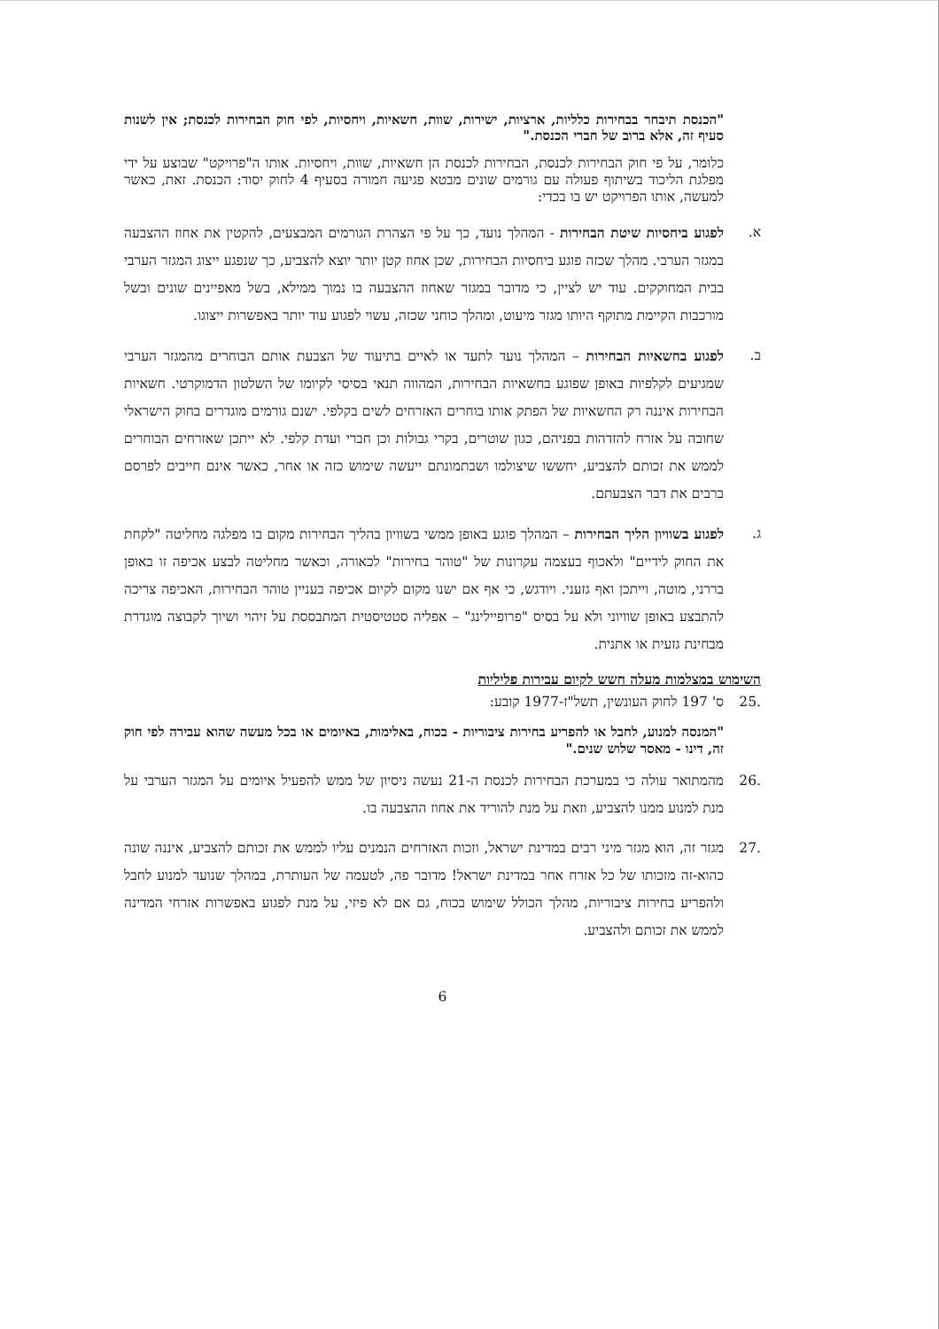"הכנסת תיבחר בבחירות כלליות, ארציות, ישירות, שוות, חשאיות, ויחסיות, לפי חוק הבחירות לכנסת; אין לשנות סעיף זה, אלא ברוב של חברי הכנסת."
כלומר, על פי חוק הבחירות לכנסת, הבחירות לכנסת הן חשאיות, שוות, ויחסיות. אותו ה"פרויקט" שבוצע על ידי מפלגת הליכוד בשיתוף פעולה עם גורמים שונים מבטא פגיעה חמורה בסעיף 4 לחוק יסוד: הכנסת. זאת, כאשר למעשה, אותו הפרויקט יש בו בכדי:
א. לפגוע ביחסיות שיטת הבחירות - המהלך נועד, כך על פי הצהרת הגורמים המבצעים, להקטין את אחוז ההצבעה במגזר הערבי. מהלך שכזה פוגע ביחסיות הבחירות, שכן אחוז קטן יותר יוצא להצביע, כך שנפגע ייצוג המגזר הערבי בבית המחוקקים. עוד יש לציין, כי מדובר במגזר שאחוז ההצבעה בו נמוך ממילא, בשל מאפיינים שונים ובשל מורכבות הקיימת מתוקף היותו מגזר מיעוט, ומהלך כוחני שכזה, עשוי לפגוע עוד יותר באפשרות ייצוגו.
ב. לפגוע בחשאיות הבחירות – המהלך נועד לתעד או לאיים בתיעוד של הצבעת אותם הבוחרים מהמגזר הערבי שמגיעים לקלפיות באופן שפוגע בחשאיות הבחירות, המהווה תנאי בסיסי לקיומו של השלטון הדמוקרטי. חשאיות הבחירות איננה רק החשאיות של הפתק אותו בוחרים האזרחים לשים בקלפי. ישנם גורמים מוגדרים בחוק הישראלי שחובה על אזרח להזדהות בפניהם, כגון שוטרים, בקרי גבולות וכן חברי ועדת קלפי. לא ייתכן שאזרחים הבוחרים לממש את זכותם להצביע, יחששו שיצולמו ושבתמונתם ייעשה שימוש כזה או אחר, כאשר אינם חייבים לפרסם ברבים את דבר הצבעתם.
ג. לפגוע בשוויון הליך הבחירות – המהלך פוגע באופן ממשי בשוויון בהליך הבחירות מקום בו מפלגה מחליטה "לקחת את החוק לידיים" ולאכוף בעצמה עקרונות של "טוהר בחירות" לכאורה, וכאשר מחליטה לבצע אכיפה זו באופן בררני, מוטה, וייתכן ואף גזעני. ויודגש, כי אף אם ישנו מקום לקיום אכיפה בעניין טוהר הבחירות, האכיפה צריכה להתבצע באופן שוויוני ולא על בסיס "פרופיילינג" – אפליה סטטיסטית המתבססת על זיהוי ושיוך לקבוצה מוגדרת מבחינת גזעית או אתנית.
השימוש במצלמות מעלה חשש לקיום עבירות פליליות
.25 ס' 197 לחוק העונשין, תשל"ז-1977 קובע:
"המנסה למנוע, לחבל או להפריע בחירות ציבוריות - בכוח, באלימות, באיומים או בכל מעשה שהוא עבירה לפי חוק זה, דינו - מאסר שלוש שנים."
.26 מהמתואר עולה כי במערכת הבחירות לכנסת ה-21 נעשה ניסיון של ממש להפעיל איומים על המגזר הערבי על מנת למנוע ממנו להצביע, וזאת על מנת להוריד את אחוז ההצבעה בו.
.27 מגזר זה, הוא מגזר מיני רבים במדינת ישראל, וזכות האזרחים הנמנים עליו לממש את זכותם להצביע, איננה שונה כהוא-זה מזכותו של כל אזרח אחר במדינת ישראל! מדובר פה, לטעמה של העותרת, במהלך שנועד למנוע לחבל ולהפריע בחירות ציבוריות, מהלך הכולל שימוש בכוח, גם אם לא פיזי, על מנת לפגוע באפשרות אזרחי המדינה לממש את זכותם ולהצביע.
6